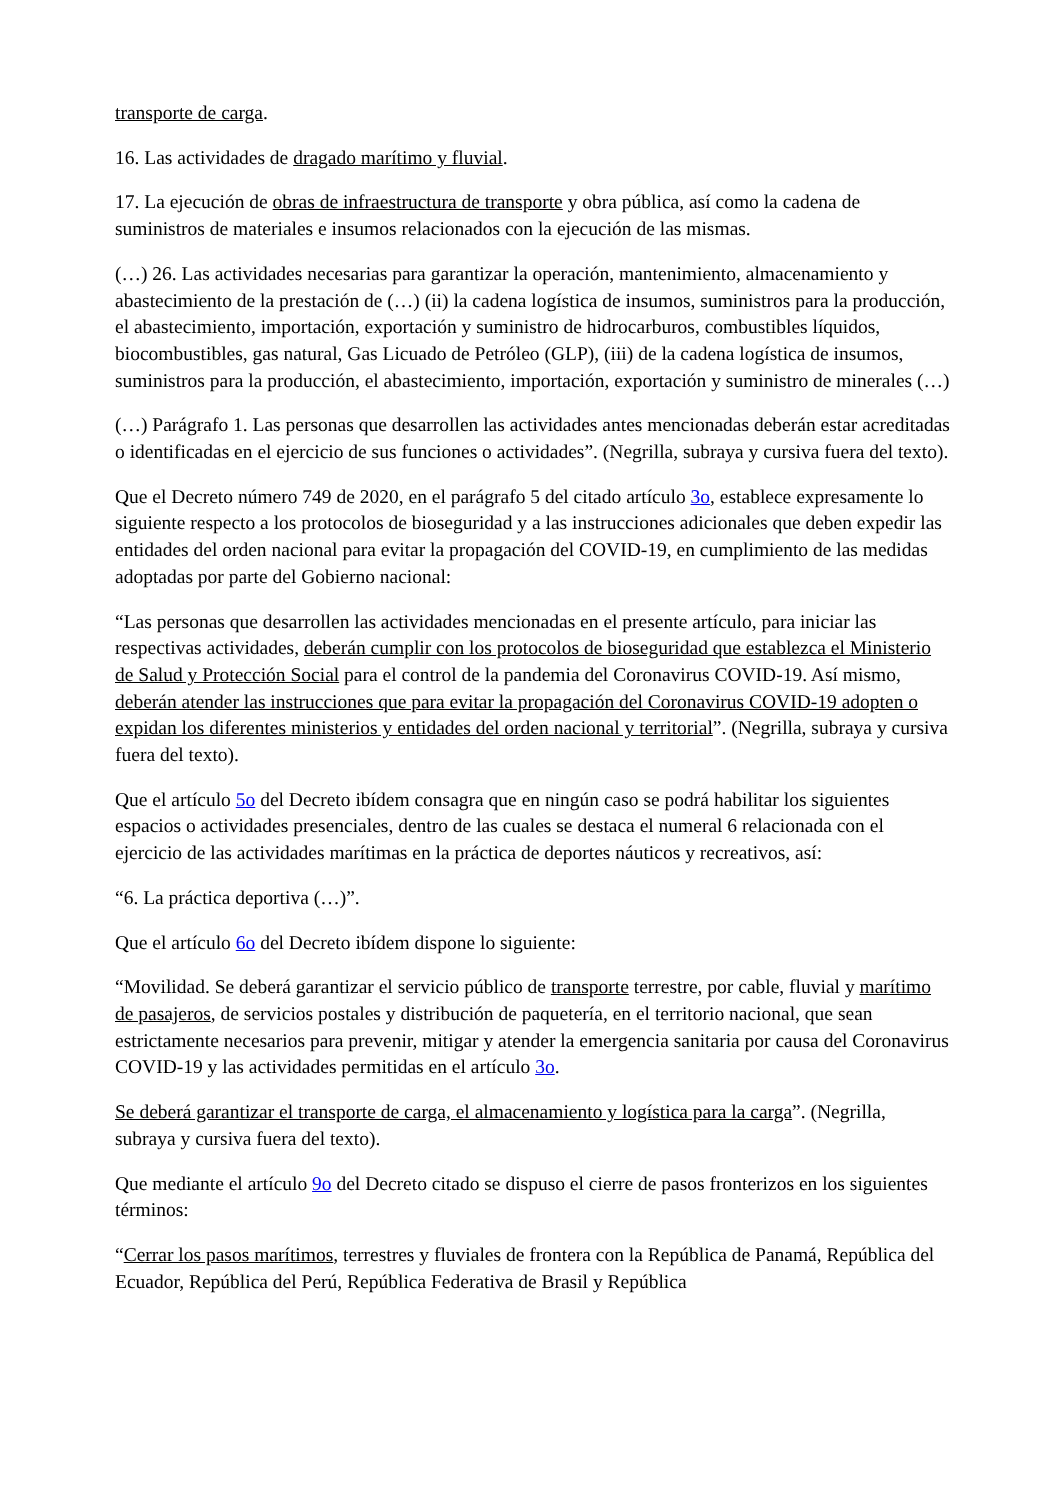transporte de carga.
16. Las actividades de dragado marítimo y fluvial.
17. La ejecución de obras de infraestructura de transporte y obra pública, así como la cadena de suministros de materiales e insumos relacionados con la ejecución de las mismas.
(…) 26. Las actividades necesarias para garantizar la operación, mantenimiento, almacenamiento y abastecimiento de la prestación de (…) (ii) la cadena logística de insumos, suministros para la producción, el abastecimiento, importación, exportación y suministro de hidrocarburos, combustibles líquidos, biocombustibles, gas natural, Gas Licuado de Petróleo (GLP), (iii) de la cadena logística de insumos, suministros para la producción, el abastecimiento, importación, exportación y suministro de minerales (…)
(…) Parágrafo 1. Las personas que desarrollen las actividades antes mencionadas deberán estar acreditadas o identificadas en el ejercicio de sus funciones o actividades”. (Negrilla, subraya y cursiva fuera del texto).
Que el Decreto número 749 de 2020, en el parágrafo 5 del citado artículo 3o, establece expresamente lo siguiente respecto a los protocolos de bioseguridad y a las instrucciones adicionales que deben expedir las entidades del orden nacional para evitar la propagación del COVID-19, en cumplimiento de las medidas adoptadas por parte del Gobierno nacional:
“Las personas que desarrollen las actividades mencionadas en el presente artículo, para iniciar las respectivas actividades, deberán cumplir con los protocolos de bioseguridad que establezca el Ministerio de Salud y Protección Social para el control de la pandemia del Coronavirus COVID-19. Así mismo, deberán atender las instrucciones que para evitar la propagación del Coronavirus COVID-19 adopten o expidan los diferentes ministerios y entidades del orden nacional y territorial”. (Negrilla, subraya y cursiva fuera del texto).
Que el artículo 5o del Decreto ibídem consagra que en ningún caso se podrá habilitar los siguientes espacios o actividades presenciales, dentro de las cuales se destaca el numeral 6 relacionada con el ejercicio de las actividades marítimas en la práctica de deportes náuticos y recreativos, así:
“6. La práctica deportiva (…)”.
Que el artículo 6o del Decreto ibídem dispone lo siguiente:
“Movilidad. Se deberá garantizar el servicio público de transporte terrestre, por cable, fluvial y marítimo de pasajeros, de servicios postales y distribución de paquetería, en el territorio nacional, que sean estrictamente necesarios para prevenir, mitigar y atender la emergencia sanitaria por causa del Coronavirus COVID-19 y las actividades permitidas en el artículo 3o.
Se deberá garantizar el transporte de carga, el almacenamiento y logística para la carga”. (Negrilla, subraya y cursiva fuera del texto).
Que mediante el artículo 9o del Decreto citado se dispuso el cierre de pasos fronterizos en los siguientes términos:
“Cerrar los pasos marítimos, terrestres y fluviales de frontera con la República de Panamá, República del Ecuador, República del Perú, República Federativa de Brasil y República